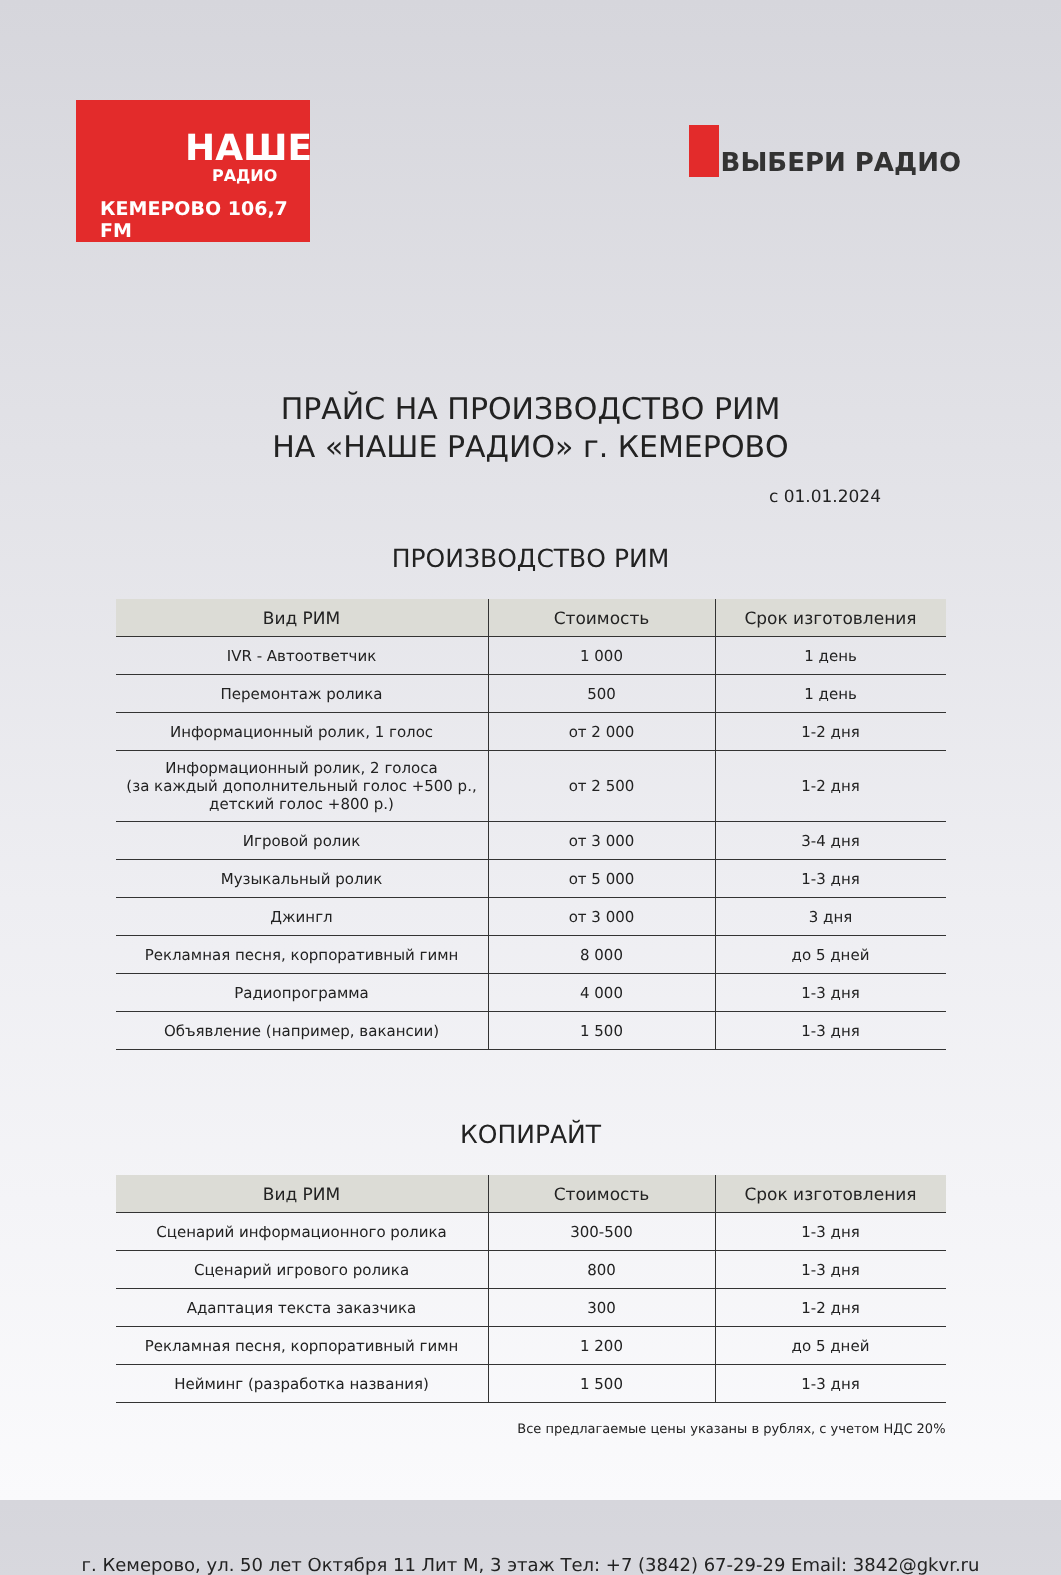НАШЕ
РАДИО
КЕМЕРОВО 106,7 FM
ВЫБЕРИ РАДИО
ПРАЙС НА ПРОИЗВОДСТВО РИМ
НА «НАШЕ РАДИО» г. КЕМЕРОВО
с 01.01.2024
ПРОИЗВОДСТВО РИМ
| Вид РИМ | Стоимость | Срок изготовления |
| --- | --- | --- |
| IVR - Автоответчик | 1 000 | 1 день |
| Перемонтаж ролика | 500 | 1 день |
| Информационный ролик, 1 голос | от 2 000 | 1-2 дня |
| Информационный ролик, 2 голоса (за каждый дополнительный голос +500 р., детский голос +800 р.) | от 2 500 | 1-2 дня |
| Игровой ролик | от 3 000 | 3-4 дня |
| Музыкальный ролик | от 5 000 | 1-3 дня |
| Джингл | от 3 000 | 3 дня |
| Рекламная песня, корпоративный гимн | 8 000 | до 5 дней |
| Радиопрограмма | 4 000 | 1-3 дня |
| Объявление (например, вакансии) | 1 500 | 1-3 дня |
КОПИРАЙТ
| Вид РИМ | Стоимость | Срок изготовления |
| --- | --- | --- |
| Сценарий информационного ролика | 300-500 | 1-3 дня |
| Сценарий игрового ролика | 800 | 1-3 дня |
| Адаптация текста заказчика | 300 | 1-2 дня |
| Рекламная песня, корпоративный гимн | 1 200 | до 5 дней |
| Нейминг (разработка названия) | 1 500 | 1-3 дня |
Все предлагаемые цены указаны в рублях, с учетом НДС 20%
г. Кемерово, ул. 50 лет Октября 11 Лит М, 3 этаж Тел: +7 (3842) 67-29-29 Email: 3842@gkvr.ru